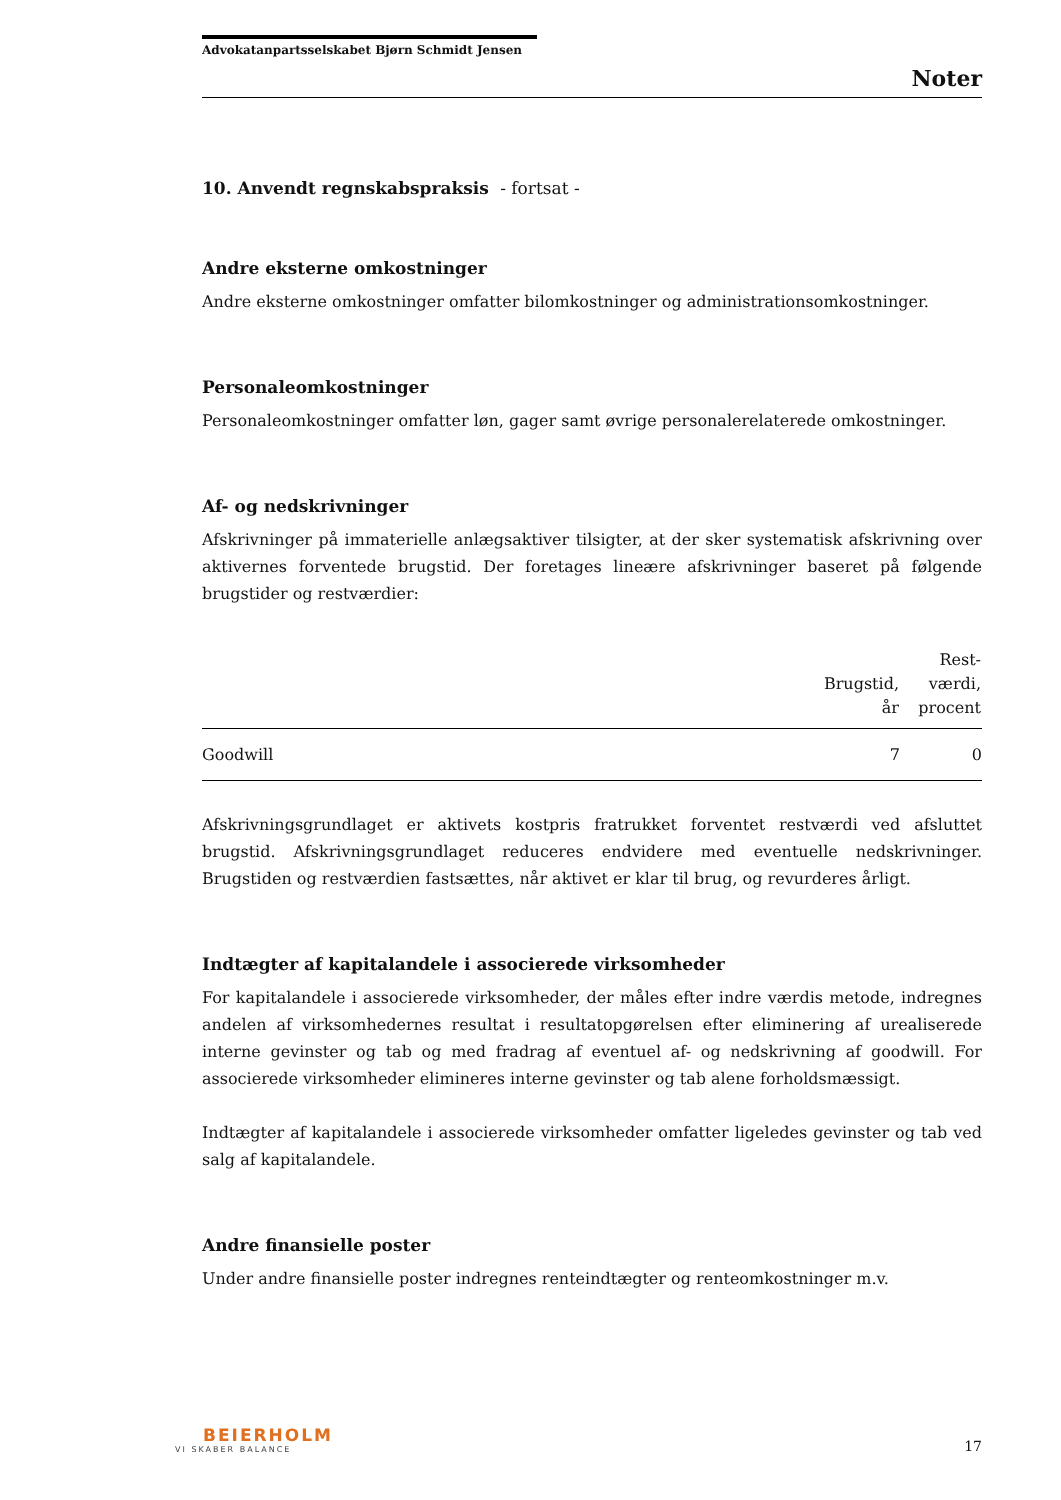Advokatanpartsselskabet Bjørn Schmidt Jensen
Noter
10. Anvendt regnskabspraksis - fortsat -
Andre eksterne omkostninger
Andre eksterne omkostninger omfatter bilomkostninger og administrationsomkostninger.
Personaleomkostninger
Personaleomkostninger omfatter løn, gager samt øvrige personalerelaterede omkostninger.
Af- og nedskrivninger
Afskrivninger på immaterielle anlægsaktiver tilsigter, at der sker systematisk afskrivning over aktivernes forventede brugstid. Der foretages lineære afskrivninger baseret på følgende brugstider og restværdier:
| | Brugstid, år | Rest- værdi, procent |
| --- | --- | --- |
| Goodwill | 7 | 0 |
Afskrivningsgrundlaget er aktivets kostpris fratrukket forventet restværdi ved afsluttet brugstid. Afskrivningsgrundlaget reduceres endvidere med eventuelle nedskrivninger. Brugstiden og restværdien fastsættes, når aktivet er klar til brug, og revurderes årligt.
Indtægter af kapitalandele i associerede virksomheder
For kapitalandele i associerede virksomheder, der måles efter indre værdis metode, indregnes andelen af virksomhedernes resultat i resultatopgørelsen efter eliminering af urealiserede interne gevinster og tab og med fradrag af eventuel af- og nedskrivning af goodwill. For associerede virksomheder elimineres interne gevinster og tab alene forholdsmæssigt.
Indtægter af kapitalandele i associerede virksomheder omfatter ligeledes gevinster og tab ved salg af kapitalandele.
Andre finansielle poster
Under andre finansielle poster indregnes renteindtægter og renteomkostninger m.v.
BEIERHOLM
VI SKABER BALANCE
17